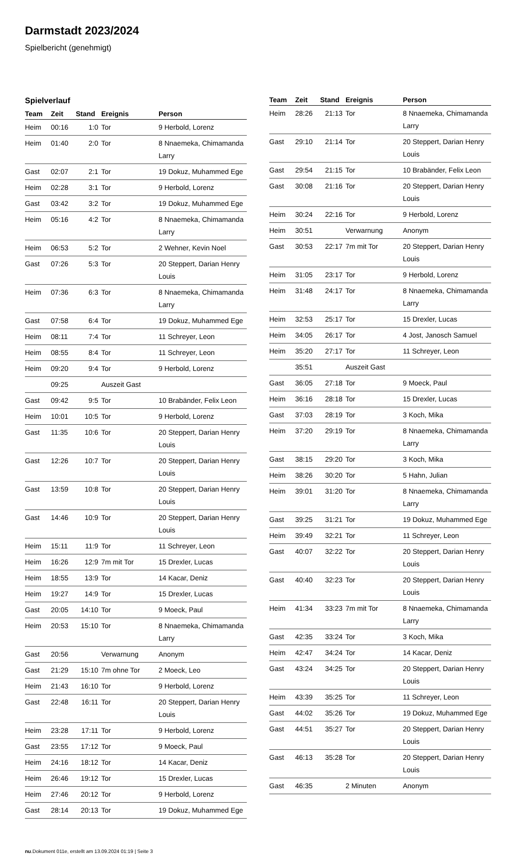Darmstadt 2023/2024
Spielbericht (genehmigt)
Spielverlauf
| Team | Zeit | Stand | Ereignis | Person |
| --- | --- | --- | --- | --- |
| Heim | 00:16 | 1:0 | Tor | 9 Herbold, Lorenz |
| Heim | 01:40 | 2:0 | Tor | 8 Nnaemeka, Chimamanda Larry |
| Gast | 02:07 | 2:1 | Tor | 19 Dokuz, Muhammed Ege |
| Heim | 02:28 | 3:1 | Tor | 9 Herbold, Lorenz |
| Gast | 03:42 | 3:2 | Tor | 19 Dokuz, Muhammed Ege |
| Heim | 05:16 | 4:2 | Tor | 8 Nnaemeka, Chimamanda Larry |
| Heim | 06:53 | 5:2 | Tor | 2 Wehner, Kevin Noel |
| Gast | 07:26 | 5:3 | Tor | 20 Steppert, Darian Henry Louis |
| Heim | 07:36 | 6:3 | Tor | 8 Nnaemeka, Chimamanda Larry |
| Gast | 07:58 | 6:4 | Tor | 19 Dokuz, Muhammed Ege |
| Heim | 08:11 | 7:4 | Tor | 11 Schreyer, Leon |
| Heim | 08:55 | 8:4 | Tor | 11 Schreyer, Leon |
| Heim | 09:20 | 9:4 | Tor | 9 Herbold, Lorenz |
| | 09:25 | | Auszeit Gast | |
| Gast | 09:42 | 9:5 | Tor | 10 Brabänder, Felix Leon |
| Heim | 10:01 | 10:5 | Tor | 9 Herbold, Lorenz |
| Gast | 11:35 | 10:6 | Tor | 20 Steppert, Darian Henry Louis |
| Gast | 12:26 | 10:7 | Tor | 20 Steppert, Darian Henry Louis |
| Gast | 13:59 | 10:8 | Tor | 20 Steppert, Darian Henry Louis |
| Gast | 14:46 | 10:9 | Tor | 20 Steppert, Darian Henry Louis |
| Heim | 15:11 | 11:9 | Tor | 11 Schreyer, Leon |
| Heim | 16:26 | 12:9 | 7m mit Tor | 15 Drexler, Lucas |
| Heim | 18:55 | 13:9 | Tor | 14 Kacar, Deniz |
| Heim | 19:27 | 14:9 | Tor | 15 Drexler, Lucas |
| Gast | 20:05 | 14:10 | Tor | 9 Moeck, Paul |
| Heim | 20:53 | 15:10 | Tor | 8 Nnaemeka, Chimamanda Larry |
| Gast | 20:56 | | Verwarnung | Anonym |
| Gast | 21:29 | 15:10 | 7m ohne Tor | 2 Moeck, Leo |
| Heim | 21:43 | 16:10 | Tor | 9 Herbold, Lorenz |
| Gast | 22:48 | 16:11 | Tor | 20 Steppert, Darian Henry Louis |
| Heim | 23:28 | 17:11 | Tor | 9 Herbold, Lorenz |
| Gast | 23:55 | 17:12 | Tor | 9 Moeck, Paul |
| Heim | 24:16 | 18:12 | Tor | 14 Kacar, Deniz |
| Heim | 26:46 | 19:12 | Tor | 15 Drexler, Lucas |
| Heim | 27:46 | 20:12 | Tor | 9 Herbold, Lorenz |
| Gast | 28:14 | 20:13 | Tor | 19 Dokuz, Muhammed Ege |
| Team | Zeit | Stand | Ereignis | Person |
| --- | --- | --- | --- | --- |
| Heim | 28:26 | 21:13 | Tor | 8 Nnaemeka, Chimamanda Larry |
| Gast | 29:10 | 21:14 | Tor | 20 Steppert, Darian Henry Louis |
| Gast | 29:54 | 21:15 | Tor | 10 Brabänder, Felix Leon |
| Gast | 30:08 | 21:16 | Tor | 20 Steppert, Darian Henry Louis |
| Heim | 30:24 | 22:16 | Tor | 9 Herbold, Lorenz |
| Heim | 30:51 | | Verwarnung | Anonym |
| Gast | 30:53 | 22:17 | 7m mit Tor | 20 Steppert, Darian Henry Louis |
| Heim | 31:05 | 23:17 | Tor | 9 Herbold, Lorenz |
| Heim | 31:48 | 24:17 | Tor | 8 Nnaemeka, Chimamanda Larry |
| Heim | 32:53 | 25:17 | Tor | 15 Drexler, Lucas |
| Heim | 34:05 | 26:17 | Tor | 4 Jost, Janosch Samuel |
| Heim | 35:20 | 27:17 | Tor | 11 Schreyer, Leon |
| | 35:51 | | Auszeit Gast | |
| Gast | 36:05 | 27:18 | Tor | 9 Moeck, Paul |
| Heim | 36:16 | 28:18 | Tor | 15 Drexler, Lucas |
| Gast | 37:03 | 28:19 | Tor | 3 Koch, Mika |
| Heim | 37:20 | 29:19 | Tor | 8 Nnaemeka, Chimamanda Larry |
| Gast | 38:15 | 29:20 | Tor | 3 Koch, Mika |
| Heim | 38:26 | 30:20 | Tor | 5 Hahn, Julian |
| Heim | 39:01 | 31:20 | Tor | 8 Nnaemeka, Chimamanda Larry |
| Gast | 39:25 | 31:21 | Tor | 19 Dokuz, Muhammed Ege |
| Heim | 39:49 | 32:21 | Tor | 11 Schreyer, Leon |
| Gast | 40:07 | 32:22 | Tor | 20 Steppert, Darian Henry Louis |
| Gast | 40:40 | 32:23 | Tor | 20 Steppert, Darian Henry Louis |
| Heim | 41:34 | 33:23 | 7m mit Tor | 8 Nnaemeka, Chimamanda Larry |
| Gast | 42:35 | 33:24 | Tor | 3 Koch, Mika |
| Heim | 42:47 | 34:24 | Tor | 14 Kacar, Deniz |
| Gast | 43:24 | 34:25 | Tor | 20 Steppert, Darian Henry Louis |
| Heim | 43:39 | 35:25 | Tor | 11 Schreyer, Leon |
| Gast | 44:02 | 35:26 | Tor | 19 Dokuz, Muhammed Ege |
| Gast | 44:51 | 35:27 | Tor | 20 Steppert, Darian Henry Louis |
| Gast | 46:13 | 35:28 | Tor | 20 Steppert, Darian Henry Louis |
| Gast | 46:35 | | 2 Minuten | Anonym |
nu.Dokument 011e, erstellt am 13.09.2024 01:19 | Seite 3